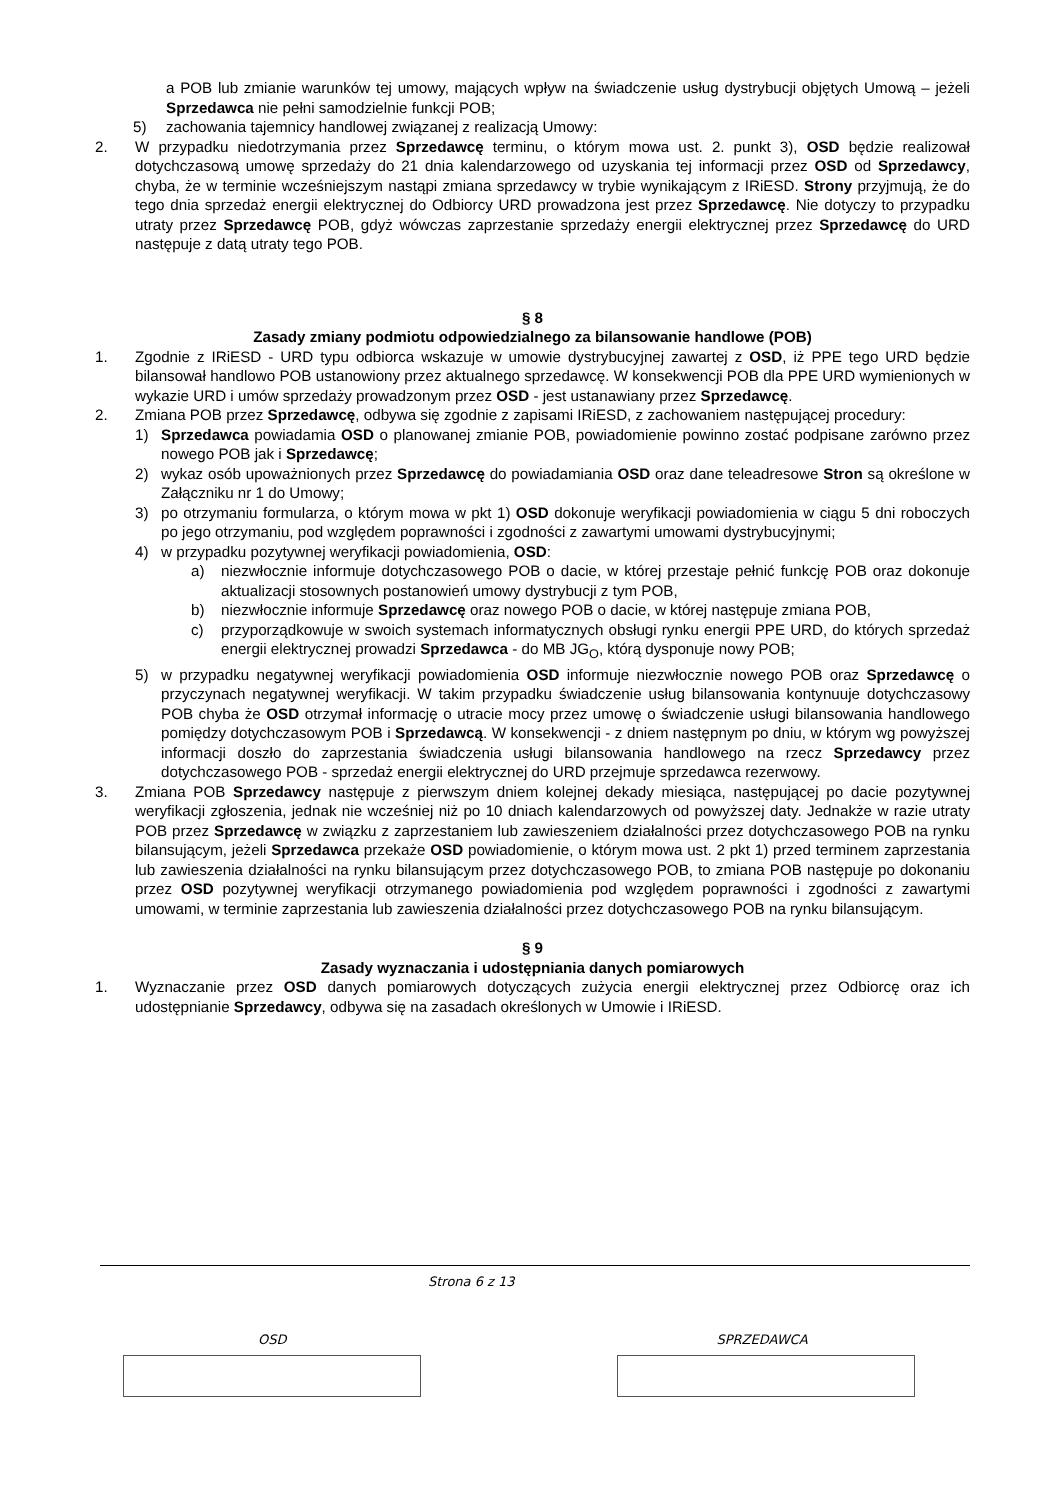a POB lub zmianie warunków tej umowy, mających wpływ na świadczenie usług dystrybucji objętych Umową – jeżeli Sprzedawca nie pełni samodzielnie funkcji POB;
5) zachowania tajemnicy handlowej związanej z realizacją Umowy:
2. W przypadku niedotrzymania przez Sprzedawcę terminu, o którym mowa ust. 2. punkt 3), OSD będzie realizował dotychczasową umowę sprzedaży do 21 dnia kalendarzowego od uzyskania tej informacji przez OSD od Sprzedawcy, chyba, że w terminie wcześniejszym nastąpi zmiana sprzedawcy w trybie wynikającym z IRiESD. Strony przyjmują, że do tego dnia sprzedaż energii elektrycznej do Odbiorcy URD prowadzona jest przez Sprzedawcę. Nie dotyczy to przypadku utraty przez Sprzedawcę POB, gdyż wówczas zaprzestanie sprzedaży energii elektrycznej przez Sprzedawcę do URD następuje z datą utraty tego POB.
§ 8
Zasady zmiany podmiotu odpowiedzialnego za bilansowanie handlowe (POB)
1. Zgodnie z IRiESD - URD typu odbiorca wskazuje w umowie dystrybucyjnej zawartej z OSD, iż PPE tego URD będzie bilansował handlowo POB ustanowiony przez aktualnego sprzedawcę. W konsekwencji POB dla PPE URD wymienionych w wykazie URD i umów sprzedaży prowadzonym przez OSD - jest ustanawiany przez Sprzedawcę.
2. Zmiana POB przez Sprzedawcę, odbywa się zgodnie z zapisami IRiESD, z zachowaniem następującej procedury:
1) Sprzedawca powiadamia OSD o planowanej zmianie POB, powiadomienie powinno zostać podpisane zarówno przez nowego POB jak i Sprzedawcę;
2) wykaz osób upoważnionych przez Sprzedawcę do powiadamiania OSD oraz dane teleadresowe Stron są określone w Załączniku nr 1 do Umowy;
3) po otrzymaniu formularza, o którym mowa w pkt 1) OSD dokonuje weryfikacji powiadomienia w ciągu 5 dni roboczych po jego otrzymaniu, pod względem poprawności i zgodności z zawartymi umowami dystrybucyjnymi;
4) w przypadku pozytywnej weryfikacji powiadomienia, OSD:
a) niezwłocznie informuje dotychczasowego POB o dacie, w której przestaje pełnić funkcję POB oraz dokonuje aktualizacji stosownych postanowień umowy dystrybucji z tym POB,
b) niezwłocznie informuje Sprzedawcę oraz nowego POB o dacie, w której następuje zmiana POB,
c) przyporządkowuje w swoich systemach informatycznych obsługi rynku energii PPE URD, do których sprzedaż energii elektrycznej prowadzi Sprzedawca - do MB JG<sub>O</sub>, którą dysponuje nowy POB;
5) w przypadku negatywnej weryfikacji powiadomienia OSD informuje niezwłocznie nowego POB oraz Sprzedawcę o przyczynach negatywnej weryfikacji. W takim przypadku świadczenie usług bilansowania kontynuuje dotychczasowy POB chyba że OSD otrzymał informację o utracie mocy przez umowę o świadczenie usługi bilansowania handlowego pomiędzy dotychczasowym POB i Sprzedawcą. W konsekwencji - z dniem następnym po dniu, w którym wg powyższej informacji doszło do zaprzestania świadczenia usługi bilansowania handlowego na rzecz Sprzedawcy przez dotychczasowego POB - sprzedaż energii elektrycznej do URD przejmuje sprzedawca rezerwowy.
3. Zmiana POB Sprzedawcy następuje z pierwszym dniem kolejnej dekady miesiąca, następującej po dacie pozytywnej weryfikacji zgłoszenia, jednak nie wcześniej niż po 10 dniach kalendarzowych od powyższej daty. Jednakże w razie utraty POB przez Sprzedawcę w związku z zaprzestaniem lub zawieszeniem działalności przez dotychczasowego POB na rynku bilansującym, jeżeli Sprzedawca przekaże OSD powiadomienie, o którym mowa ust. 2 pkt 1) przed terminem zaprzestania lub zawieszenia działalności na rynku bilansującym przez dotychczasowego POB, to zmiana POB następuje po dokonaniu przez OSD pozytywnej weryfikacji otrzymanego powiadomienia pod względem poprawności i zgodności z zawartymi umowami, w terminie zaprzestania lub zawieszenia działalności przez dotychczasowego POB na rynku bilansującym.
§ 9
Zasady wyznaczania i udostępniania danych pomiarowych
1. Wyznaczanie przez OSD danych pomiarowych dotyczących zużycia energii elektrycznej przez Odbiorcę oraz ich udostępnianie Sprzedawcy, odbywa się na zasadach określonych w Umowie i IRiESD.
Strona 6 z 13
OSD SPRZEDAWCA